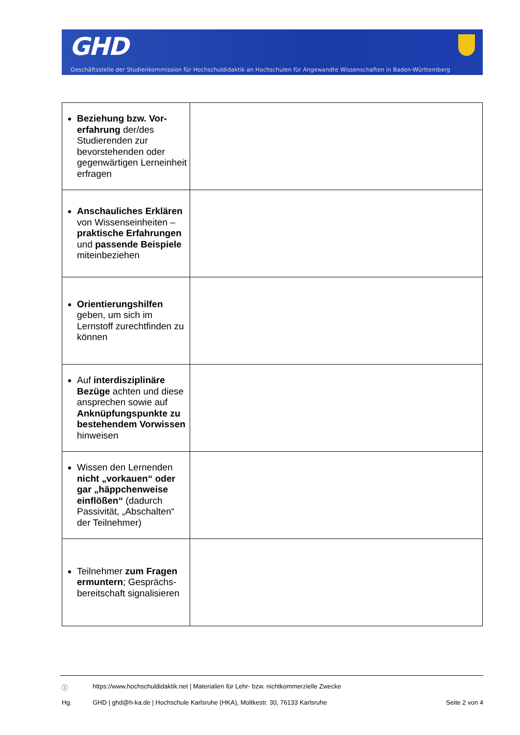GHD
Geschäftsstelle der Studienkommission für Hochschuldidaktik an Hochschulen für Angewandte Wissenschaften in Baden-Württemberg
| Beziehung bzw. Vor­erfahrung der/des Studierenden zur bevorstehenden oder gegenwärtigen Lern­einheit erfragen | |
| Anschauliches Erklären von Wissenseinheiten – praktische Erfahrungen und passende Beispiele miteinbeziehen | |
| Orientierungshilfen geben, um sich im Lernstoff zurechtfinden zu können | |
| Auf interdisziplinäre Bezüge achten und diese ansprechen sowie auf Anknüpfungs­punkte zu bestehen­dem Vorwissen hinweisen | |
| Wissen den Lernenden nicht „vorkauen“ oder gar „häppchenweise einflößen“ (dadurch Passivität, „Abschalten“ der Teilnehmer) | |
| Teilnehmer zum Fragen ermuntern ; Gesprächs­bereitschaft signalisieren | |
ⓘ https://www.hochschuldidaktik.net | Materialien für Lehr- bzw. nichtkommerzielle Zwecke
Hg. GHD | ghd@h-ka.de | Hochschule Karlsruhe (HKA), Moltkestr. 30, 76133 Karlsruhe Seite 2 von 4